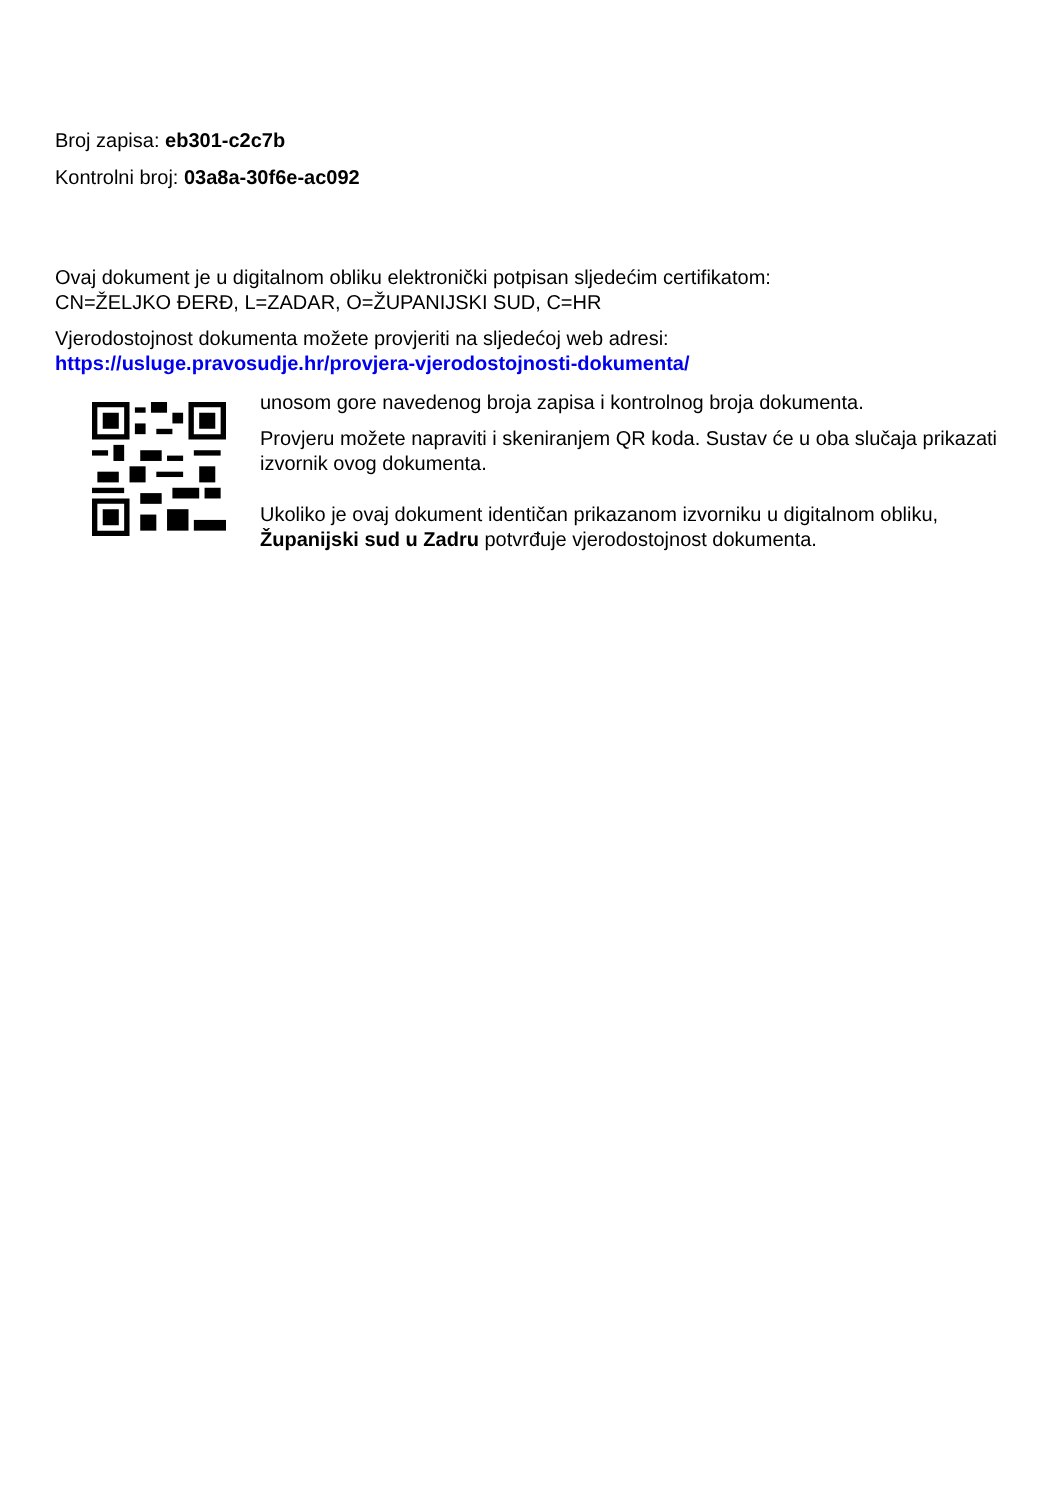Broj zapisa: eb301-c2c7b
Kontrolni broj: 03a8a-30f6e-ac092
Ovaj dokument je u digitalnom obliku elektronički potpisan sljedećim certifikatom:
CN=ŽELJKO ĐERĐ, L=ZADAR, O=ŽUPANIJSKI SUD, C=HR
Vjerodostojnost dokumenta možete provjeriti na sljedećoj web adresi:
https://usluge.pravosudje.hr/provjera-vjerodostojnosti-dokumenta/
unosom gore navedenog broja zapisa i kontrolnog broja dokumenta.
Provjeru možete napraviti i skeniranjem QR koda. Sustav će u oba slučaja prikazati izvornik ovog dokumenta.
Ukoliko je ovaj dokument identičan prikazanom izvorniku u digitalnom obliku, Županijski sud u Zadru potvrđuje vjerodostojnost dokumenta.